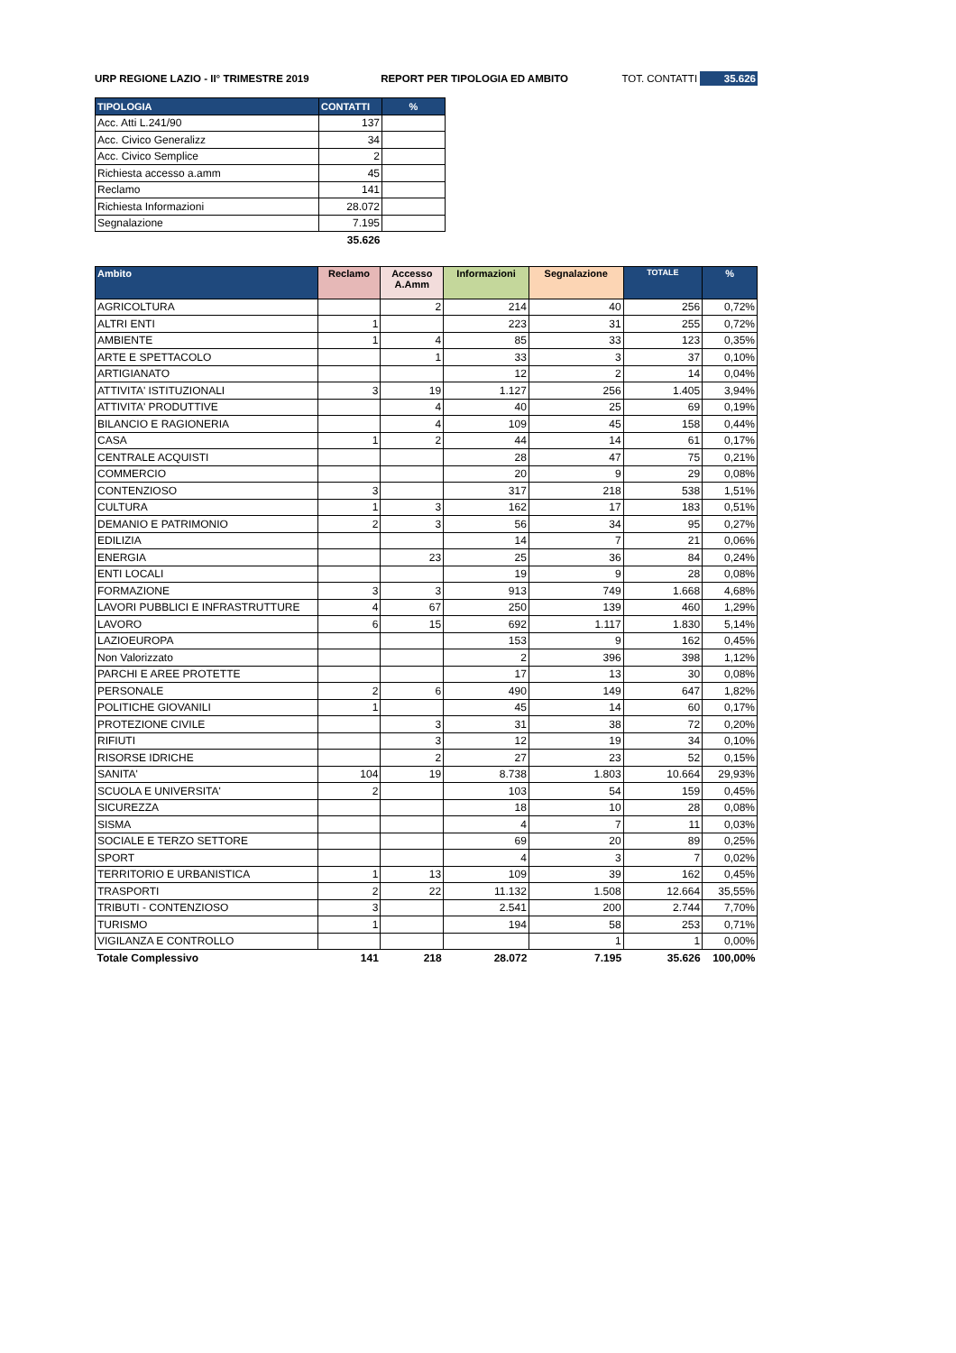URP REGIONE LAZIO - II° TRIMESTRE 2019 REPORT PER TIPOLOGIA ED AMBITO TOT. CONTATTI 35.626
| TIPOLOGIA | CONTATTI | % |
| --- | --- | --- |
| Acc. Atti L.241/90 | 137 | |
| Acc. Civico Generalizz | 34 | |
| Acc. Civico Semplice | 2 | |
| Richiesta accesso a.amm | 45 | |
| Reclamo | 141 | |
| Richiesta Informazioni | 28.072 | |
| Segnalazione | 7.195 | |
| | 35.626 | |
| Ambito | Reclamo | Accesso A.Amm | Informazioni | Segnalazione | TOTALE | % |
| --- | --- | --- | --- | --- | --- | --- |
| AGRICOLTURA | | 2 | 214 | 40 | 256 | 0,72% |
| ALTRI ENTI | 1 | | 223 | 31 | 255 | 0,72% |
| AMBIENTE | 1 | 4 | 85 | 33 | 123 | 0,35% |
| ARTE E SPETTACOLO | | 1 | 33 | 3 | 37 | 0,10% |
| ARTIGIANATO | | | 12 | 2 | 14 | 0,04% |
| ATTIVITA' ISTITUZIONALI | 3 | 19 | 1.127 | 256 | 1.405 | 3,94% |
| ATTIVITA' PRODUTTIVE | | 4 | 40 | 25 | 69 | 0,19% |
| BILANCIO E RAGIONERIA | | 4 | 109 | 45 | 158 | 0,44% |
| CASA | 1 | 2 | 44 | 14 | 61 | 0,17% |
| CENTRALE ACQUISTI | | | 28 | 47 | 75 | 0,21% |
| COMMERCIO | | | 20 | 9 | 29 | 0,08% |
| CONTENZIOSO | 3 | | 317 | 218 | 538 | 1,51% |
| CULTURA | 1 | 3 | 162 | 17 | 183 | 0,51% |
| DEMANIO E PATRIMONIO | 2 | 3 | 56 | 34 | 95 | 0,27% |
| EDILIZIA | | | 14 | 7 | 21 | 0,06% |
| ENERGIA | | 23 | 25 | 36 | 84 | 0,24% |
| ENTI LOCALI | | | 19 | 9 | 28 | 0,08% |
| FORMAZIONE | 3 | 3 | 913 | 749 | 1.668 | 4,68% |
| LAVORI PUBBLICI E INFRASTRUTTURE | 4 | 67 | 250 | 139 | 460 | 1,29% |
| LAVORO | 6 | 15 | 692 | 1.117 | 1.830 | 5,14% |
| LAZIOEUROPA | | | 153 | 9 | 162 | 0,45% |
| Non Valorizzato | | | 2 | 396 | 398 | 1,12% |
| PARCHI E AREE PROTETTE | | | 17 | 13 | 30 | 0,08% |
| PERSONALE | 2 | 6 | 490 | 149 | 647 | 1,82% |
| POLITICHE GIOVANILI | 1 | | 45 | 14 | 60 | 0,17% |
| PROTEZIONE CIVILE | | 3 | 31 | 38 | 72 | 0,20% |
| RIFIUTI | | 3 | 12 | 19 | 34 | 0,10% |
| RISORSE IDRICHE | | 2 | 27 | 23 | 52 | 0,15% |
| SANITA' | 104 | 19 | 8.738 | 1.803 | 10.664 | 29,93% |
| SCUOLA E UNIVERSITA' | 2 | | 103 | 54 | 159 | 0,45% |
| SICUREZZA | | | 18 | 10 | 28 | 0,08% |
| SISMA | | | 4 | 7 | 11 | 0,03% |
| SOCIALE E TERZO SETTORE | | | 69 | 20 | 89 | 0,25% |
| SPORT | | | 4 | 3 | 7 | 0,02% |
| TERRITORIO E URBANISTICA | 1 | 13 | 109 | 39 | 162 | 0,45% |
| TRASPORTI | 2 | 22 | 11.132 | 1.508 | 12.664 | 35,55% |
| TRIBUTI - CONTENZIOSO | 3 | | 2.541 | 200 | 2.744 | 7,70% |
| TURISMO | 1 | | 194 | 58 | 253 | 0,71% |
| VIGILANZA E CONTROLLO | | | | 1 | 1 | 0,00% |
| Totale Complessivo | 141 | 218 | 28.072 | 7.195 | 35.626 | 100,00% |